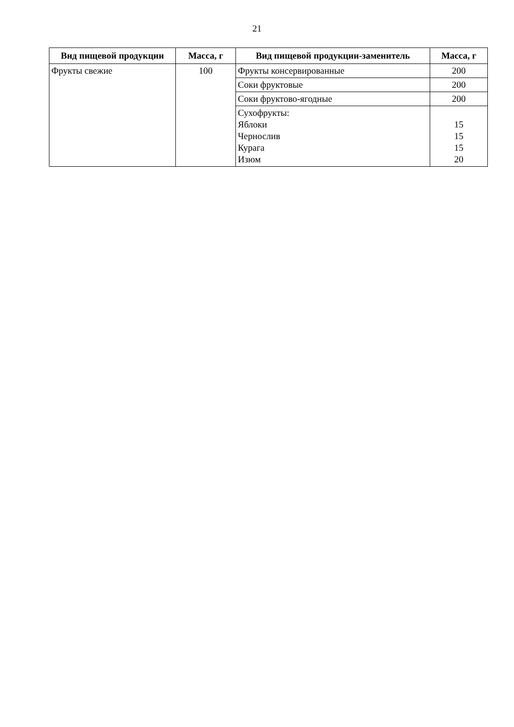21
| Вид пищевой продукции | Масса, г | Вид пищевой продукции-заменитель | Масса, г |
| --- | --- | --- | --- |
| Фрукты свежие | 100 | Фрукты консервированные | 200 |
| | | Соки фруктовые | 200 |
| | | Соки фруктово-ягодные | 200 |
| | | Сухофрукты: Яблоки Чернослив Курага Изюм | 15 15 15 20 |